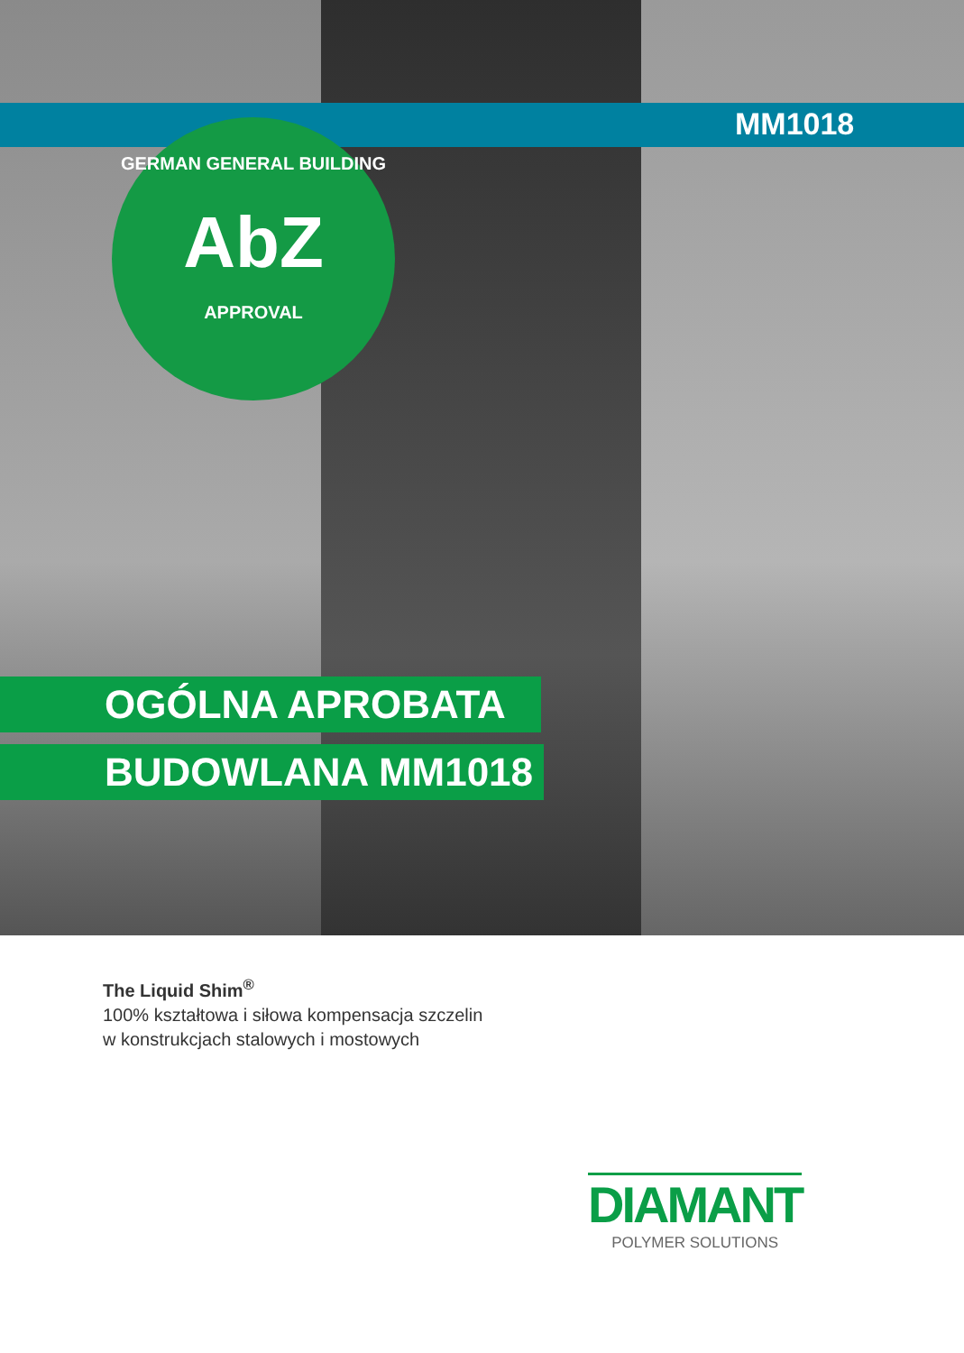MM1018
GERMAN GENERAL BUILDING
AbZ
APPROVAL
OGÓLNA APROBATA
BUDOWLANA MM1018
The Liquid Shim<sup>®</sup>
100% kształtowa i siłowa kompensacja szczelin
w konstrukcjach stalowych i mostowych
DIAMANT
POLYMER SOLUTIONS